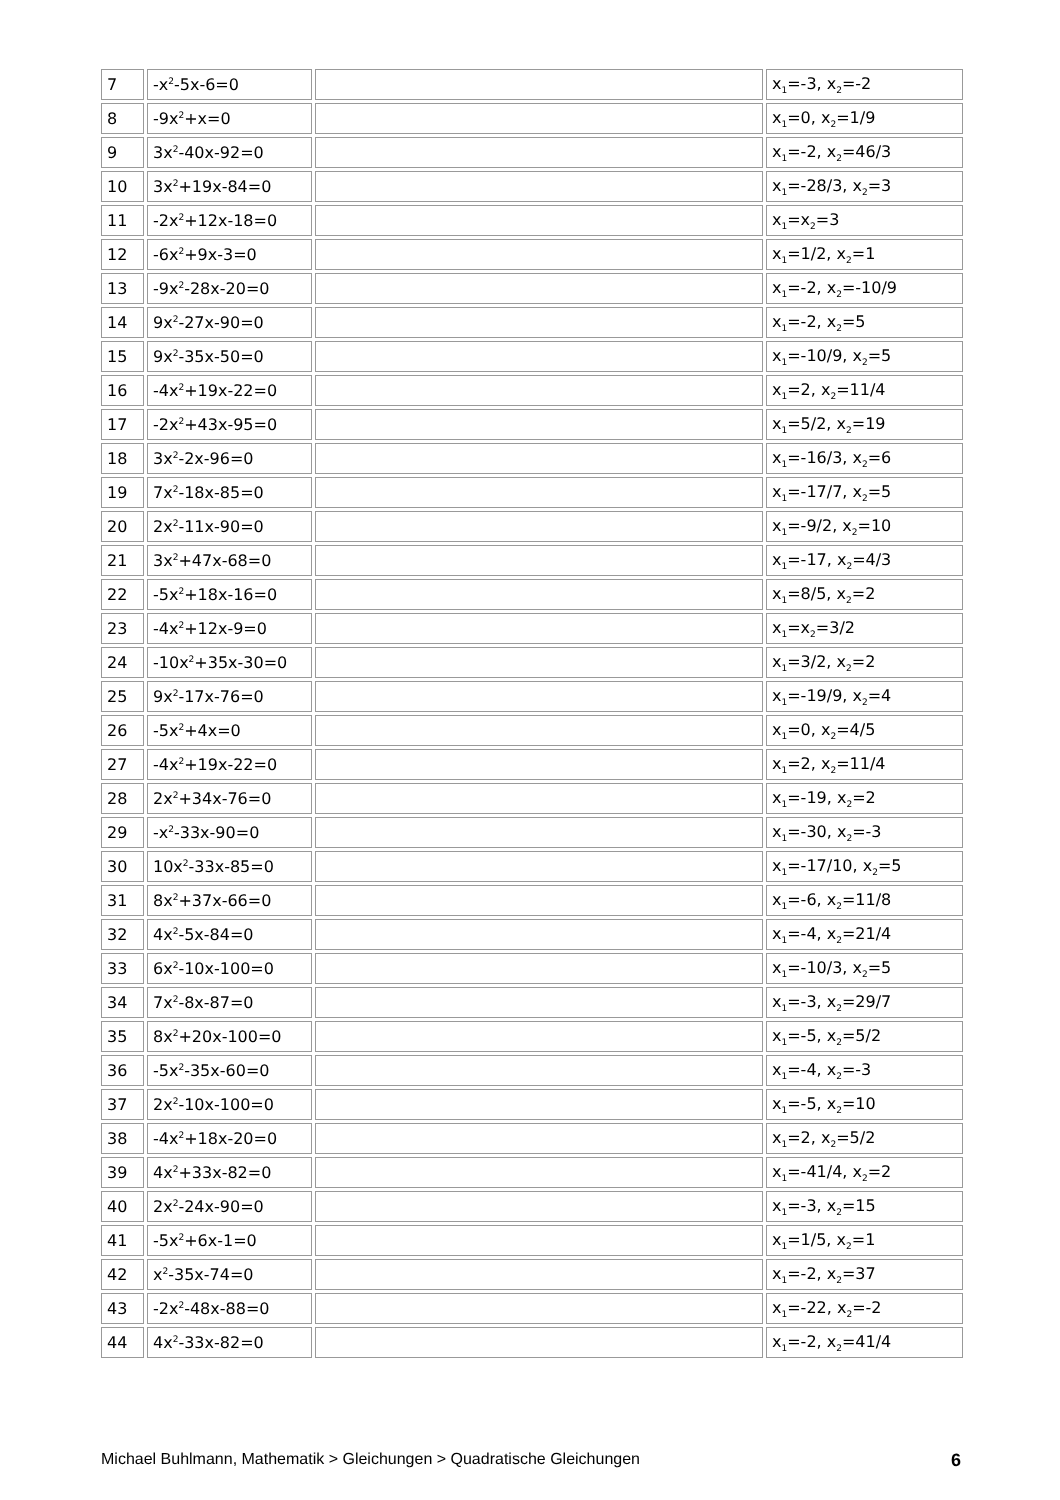| 7 | -x<sup>2</sup>-5x-6=0 | | x<sub>1</sub>=-3, x<sub>2</sub>=-2 |
| 8 | -9x<sup>2</sup>+x=0 | | x<sub>1</sub>=0, x<sub>2</sub>=1/9 |
| 9 | 3x<sup>2</sup>-40x-92=0 | | x<sub>1</sub>=-2, x<sub>2</sub>=46/3 |
| 10 | 3x<sup>2</sup>+19x-84=0 | | x<sub>1</sub>=-28/3, x<sub>2</sub>=3 |
| 11 | -2x<sup>2</sup>+12x-18=0 | | x<sub>1</sub>=x<sub>2</sub>=3 |
| 12 | -6x<sup>2</sup>+9x-3=0 | | x<sub>1</sub>=1/2, x<sub>2</sub>=1 |
| 13 | -9x<sup>2</sup>-28x-20=0 | | x<sub>1</sub>=-2, x<sub>2</sub>=-10/9 |
| 14 | 9x<sup>2</sup>-27x-90=0 | | x<sub>1</sub>=-2, x<sub>2</sub>=5 |
| 15 | 9x<sup>2</sup>-35x-50=0 | | x<sub>1</sub>=-10/9, x<sub>2</sub>=5 |
| 16 | -4x<sup>2</sup>+19x-22=0 | | x<sub>1</sub>=2, x<sub>2</sub>=11/4 |
| 17 | -2x<sup>2</sup>+43x-95=0 | | x<sub>1</sub>=5/2, x<sub>2</sub>=19 |
| 18 | 3x<sup>2</sup>-2x-96=0 | | x<sub>1</sub>=-16/3, x<sub>2</sub>=6 |
| 19 | 7x<sup>2</sup>-18x-85=0 | | x<sub>1</sub>=-17/7, x<sub>2</sub>=5 |
| 20 | 2x<sup>2</sup>-11x-90=0 | | x<sub>1</sub>=-9/2, x<sub>2</sub>=10 |
| 21 | 3x<sup>2</sup>+47x-68=0 | | x<sub>1</sub>=-17, x<sub>2</sub>=4/3 |
| 22 | -5x<sup>2</sup>+18x-16=0 | | x<sub>1</sub>=8/5, x<sub>2</sub>=2 |
| 23 | -4x<sup>2</sup>+12x-9=0 | | x<sub>1</sub>=x<sub>2</sub>=3/2 |
| 24 | -10x<sup>2</sup>+35x-30=0 | | x<sub>1</sub>=3/2, x<sub>2</sub>=2 |
| 25 | 9x<sup>2</sup>-17x-76=0 | | x<sub>1</sub>=-19/9, x<sub>2</sub>=4 |
| 26 | -5x<sup>2</sup>+4x=0 | | x<sub>1</sub>=0, x<sub>2</sub>=4/5 |
| 27 | -4x<sup>2</sup>+19x-22=0 | | x<sub>1</sub>=2, x<sub>2</sub>=11/4 |
| 28 | 2x<sup>2</sup>+34x-76=0 | | x<sub>1</sub>=-19, x<sub>2</sub>=2 |
| 29 | -x<sup>2</sup>-33x-90=0 | | x<sub>1</sub>=-30, x<sub>2</sub>=-3 |
| 30 | 10x<sup>2</sup>-33x-85=0 | | x<sub>1</sub>=-17/10, x<sub>2</sub>=5 |
| 31 | 8x<sup>2</sup>+37x-66=0 | | x<sub>1</sub>=-6, x<sub>2</sub>=11/8 |
| 32 | 4x<sup>2</sup>-5x-84=0 | | x<sub>1</sub>=-4, x<sub>2</sub>=21/4 |
| 33 | 6x<sup>2</sup>-10x-100=0 | | x<sub>1</sub>=-10/3, x<sub>2</sub>=5 |
| 34 | 7x<sup>2</sup>-8x-87=0 | | x<sub>1</sub>=-3, x<sub>2</sub>=29/7 |
| 35 | 8x<sup>2</sup>+20x-100=0 | | x<sub>1</sub>=-5, x<sub>2</sub>=5/2 |
| 36 | -5x<sup>2</sup>-35x-60=0 | | x<sub>1</sub>=-4, x<sub>2</sub>=-3 |
| 37 | 2x<sup>2</sup>-10x-100=0 | | x<sub>1</sub>=-5, x<sub>2</sub>=10 |
| 38 | -4x<sup>2</sup>+18x-20=0 | | x<sub>1</sub>=2, x<sub>2</sub>=5/2 |
| 39 | 4x<sup>2</sup>+33x-82=0 | | x<sub>1</sub>=-41/4, x<sub>2</sub>=2 |
| 40 | 2x<sup>2</sup>-24x-90=0 | | x<sub>1</sub>=-3, x<sub>2</sub>=15 |
| 41 | -5x<sup>2</sup>+6x-1=0 | | x<sub>1</sub>=1/5, x<sub>2</sub>=1 |
| 42 | x<sup>2</sup>-35x-74=0 | | x<sub>1</sub>=-2, x<sub>2</sub>=37 |
| 43 | -2x<sup>2</sup>-48x-88=0 | | x<sub>1</sub>=-22, x<sub>2</sub>=-2 |
| 44 | 4x<sup>2</sup>-33x-82=0 | | x<sub>1</sub>=-2, x<sub>2</sub>=41/4 |
Michael Buhlmann, Mathematik > Gleichungen > Quadratische Gleichungen 6